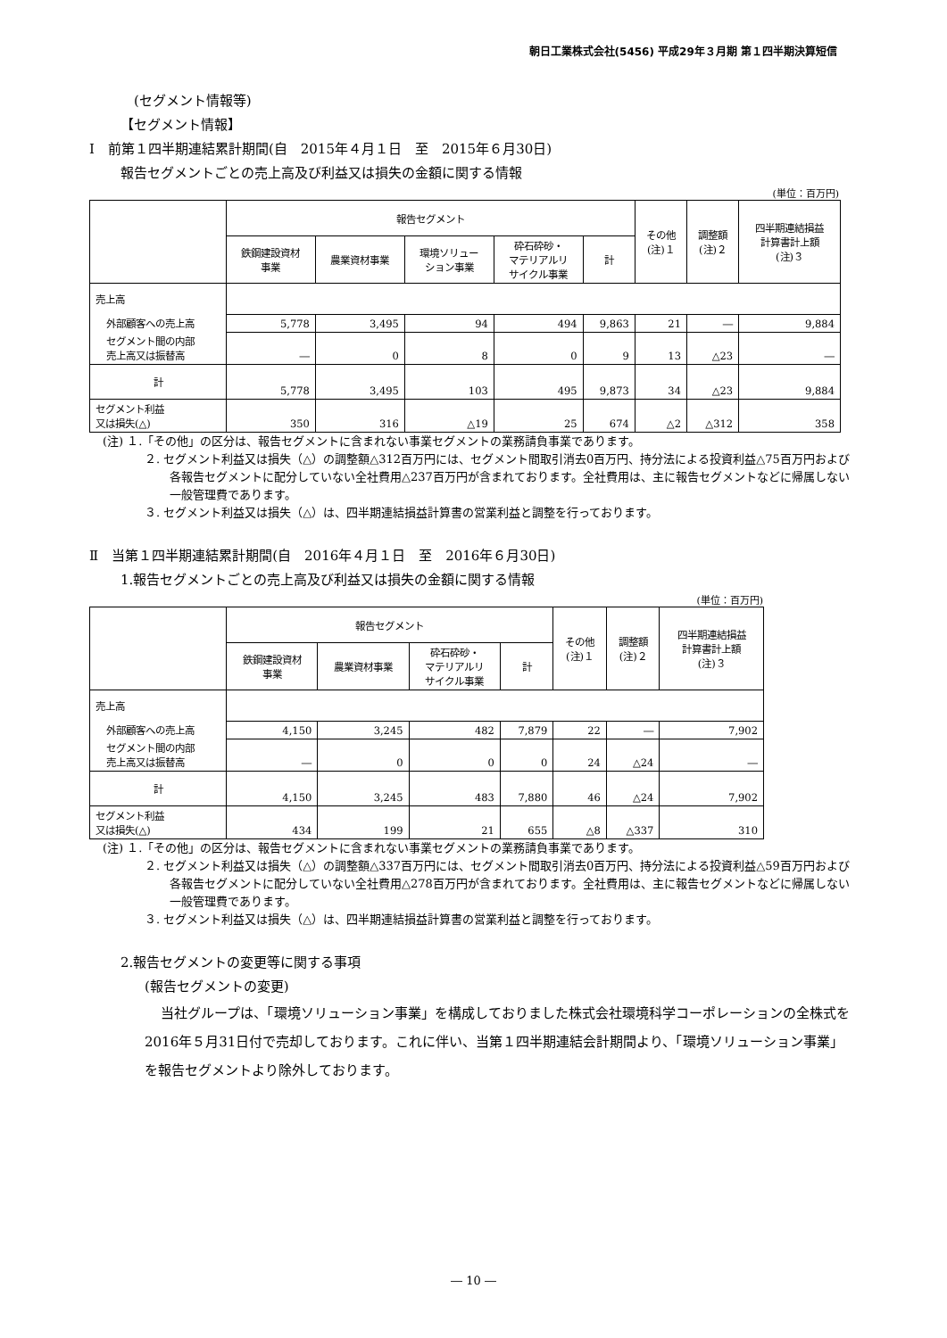朝日工業株式会社(5456) 平成29年３月期 第１四半期決算短信
(セグメント情報等)
【セグメント情報】
Ⅰ　前第１四半期連結累計期間(自　2015年４月１日　至　2015年６月30日)
報告セグメントごとの売上高及び利益又は損失の金額に関する情報
(単位：百万円)
| | 報告セグメント | | | | | その他 (注)１ | 調整額 (注)２ | 四半期連結損益 計算書計上額 (注)３ |
| --- | --- | --- | --- | --- | --- | --- | --- | --- |
| | 鉄鋼建設資材 事業 | 農業資材事業 | 環境ソリュー ション事業 | 砕石砕砂・ マテリアルリ サイクル事業 | 計 | | | |
| 売上高 | | | | | | | | |
| 外部顧客への売上高 | 5,778 | 3,495 | 94 | 494 | 9,863 | 21 | ― | 9,884 |
| セグメント間の内部 売上高又は振替高 | ― | 0 | 8 | 0 | 9 | 13 | △23 | ― |
| 計 | 5,778 | 3,495 | 103 | 495 | 9,873 | 34 | △23 | 9,884 |
| セグメント利益 又は損失(△) | 350 | 316 | △19 | 25 | 674 | △2 | △312 | 358 |
(注) １.「その他」の区分は、報告セグメントに含まれない事業セグメントの業務請負事業であります。
２. セグメント利益又は損失（△）の調整額△312百万円には、セグメント間取引消去0百万円、持分法による投資利益△75百万円および各報告セグメントに配分していない全社費用△237百万円が含まれております。全社費用は、主に報告セグメントなどに帰属しない一般管理費であります。
３. セグメント利益又は損失（△）は、四半期連結損益計算書の営業利益と調整を行っております。
Ⅱ　当第１四半期連結累計期間(自　2016年４月１日　至　2016年６月30日)
1.報告セグメントごとの売上高及び利益又は損失の金額に関する情報
(単位：百万円)
| | 報告セグメント | | | | その他 (注)１ | 調整額 (注)２ | 四半期連結損益 計算書計上額 (注)３ |
| --- | --- | --- | --- | --- | --- | --- | --- |
| | 鉄鋼建設資材 事業 | 農業資材事業 | 砕石砕砂・ マテリアルリ サイクル事業 | 計 | | | |
| 売上高 | | | | | | | |
| 外部顧客への売上高 | 4,150 | 3,245 | 482 | 7,879 | 22 | ― | 7,902 |
| セグメント間の内部 売上高又は振替高 | ― | 0 | 0 | 0 | 24 | △24 | ― |
| 計 | 4,150 | 3,245 | 483 | 7,880 | 46 | △24 | 7,902 |
| セグメント利益 又は損失(△) | 434 | 199 | 21 | 655 | △8 | △337 | 310 |
(注) １.「その他」の区分は、報告セグメントに含まれない事業セグメントの業務請負事業であります。
２. セグメント利益又は損失（△）の調整額△337百万円には、セグメント間取引消去0百万円、持分法による投資利益△59百万円および各報告セグメントに配分していない全社費用△278百万円が含まれております。全社費用は、主に報告セグメントなどに帰属しない一般管理費であります。
３. セグメント利益又は損失（△）は、四半期連結損益計算書の営業利益と調整を行っております。
2.報告セグメントの変更等に関する事項
(報告セグメントの変更)
当社グループは、「環境ソリューション事業」を構成しておりました株式会社環境科学コーポレーションの全株式を2016年５月31日付で売却しております。これに伴い、当第１四半期連結会計期間より、「環境ソリューション事業」を報告セグメントより除外しております。
― 10 ―